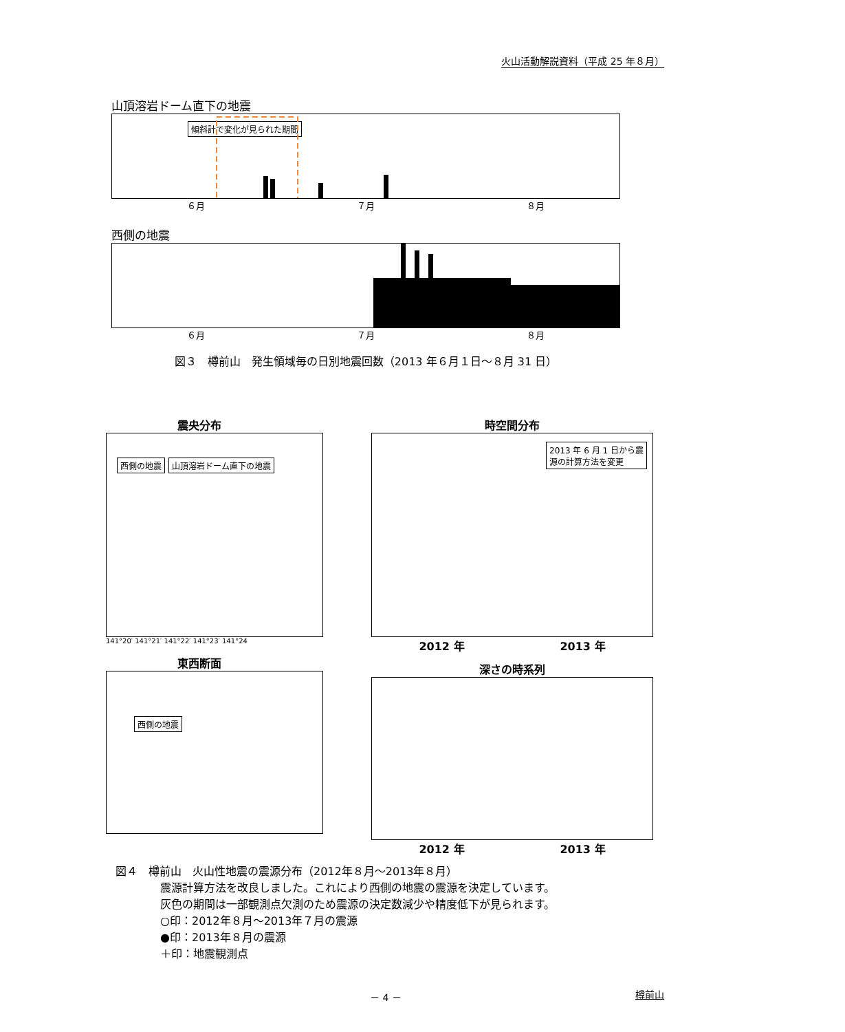火山活動解説資料（平成 25 年８月）
山頂溶岩ドーム直下の地震
傾斜計で変化が見られた期間
６月 ７月 ８月
西側の地震
６月 ７月 ８月
図３　樽前山　発生領域毎の日別地震回数（2013 年６月１日～８月 31 日）
震央分布
西側の地震 山頂溶岩ドーム直下の地震
141°20′ 141°21′ 141°22′ 141°23′ 141°24
東西断面
西側の地震
時空間分布
2013 年 6 月 1 日から震
源の計算方法を変更
2012 年 2013 年
深さの時系列
2012 年 2013 年
図４　樽前山　火山性地震の震源分布（2012年８月～2013年８月）
震源計算方法を改良しました。これにより西側の地震の震源を決定しています。
灰色の期間は一部観測点欠測のため震源の決定数減少や精度低下が見られます。
○印：2012年８月～2013年７月の震源
●印：2013年８月の震源
＋印：地震観測点
－ 4 － 樽前山